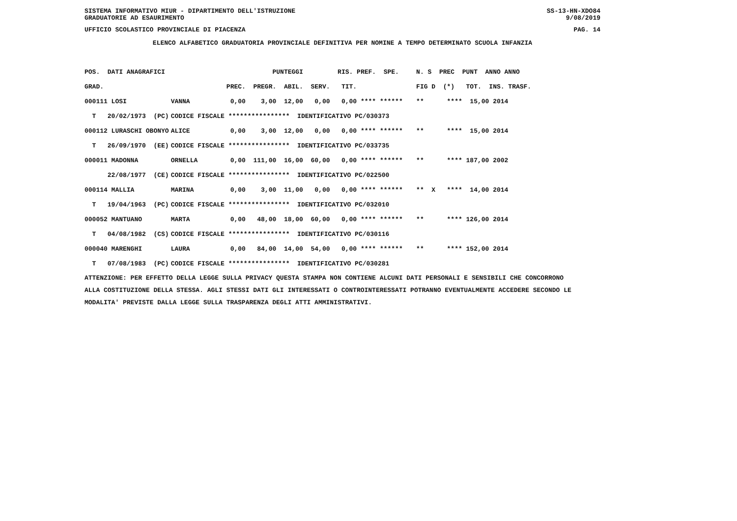SISTEMA INFORMATIVO MIUR - DIPARTIMENTO DELL'ISTRUZIONE SS-13-HN-XDO84
GRADUATORIE AD ESAURIMENTO 9/08/2019
UFFICIO SCOLASTICO PROVINCIALE DI PIACENZA PAG. 14
ELENCO ALFABETICO GRADUATORIA PROVINCIALE DEFINITIVA PER NOMINE A TEMPO DETERMINATO SCUOLA INFANZIA
| POS. DATI ANAGRAFICI | | PUNTEGGI RIS. PREF. SPE. | N. S PREC PUNT ANNO ANNO |
| --- | --- | --- | --- |
| GRAD. | | PREC. PREGR. ABIL. SERV. TIT. | FIG D (*) TOT. INS. TRASF. |
| 000111 LOSI | VANNA | 0,00 3,00 12,00 0,00 0,00 **** ****** | ** **** 15,00 2014 |
| T 20/02/1973 (PC) | CODICE FISCALE **************** IDENTIFICATIVO PC/030373 | | |
| 000112 LURASCHI OBONYO | ALICE | 0,00 3,00 12,00 0,00 0,00 **** ****** | ** **** 15,00 2014 |
| T 26/09/1970 (EE) | CODICE FISCALE **************** IDENTIFICATIVO PC/033735 | | |
| 000011 MADONNA | ORNELLA | 0,00 111,00 16,00 60,00 0,00 **** ****** | ** **** 187,00 2002 |
| 22/08/1977 (CE) | CODICE FISCALE **************** IDENTIFICATIVO PC/022500 | | |
| 000114 MALLIA | MARINA | 0,00 3,00 11,00 0,00 0,00 **** ****** | ** X **** 14,00 2014 |
| T 19/04/1963 (PC) | CODICE FISCALE **************** IDENTIFICATIVO PC/032010 | | |
| 000052 MANTUANO | MARTA | 0,00 48,00 18,00 60,00 0,00 **** ****** | ** **** 126,00 2014 |
| T 04/08/1982 (CS) | CODICE FISCALE **************** IDENTIFICATIVO PC/030116 | | |
| 000040 MARENGHI | LAURA | 0,00 84,00 14,00 54,00 0,00 **** ****** | ** **** 152,00 2014 |
| T 07/08/1983 (PC) | CODICE FISCALE **************** IDENTIFICATIVO PC/030281 | | |
ATTENZIONE: PER EFFETTO DELLA LEGGE SULLA PRIVACY QUESTA STAMPA NON CONTIENE ALCUNI DATI PERSONALI E SENSIBILI CHE CONCORRONO
ALLA COSTITUZIONE DELLA STESSA. AGLI STESSI DATI GLI INTERESSATI O CONTROINTERESSATI POTRANNO EVENTUALMENTE ACCEDERE SECONDO LE
MODALITA' PREVISTE DALLA LEGGE SULLA TRASPARENZA DEGLI ATTI AMMINISTRATIVI.